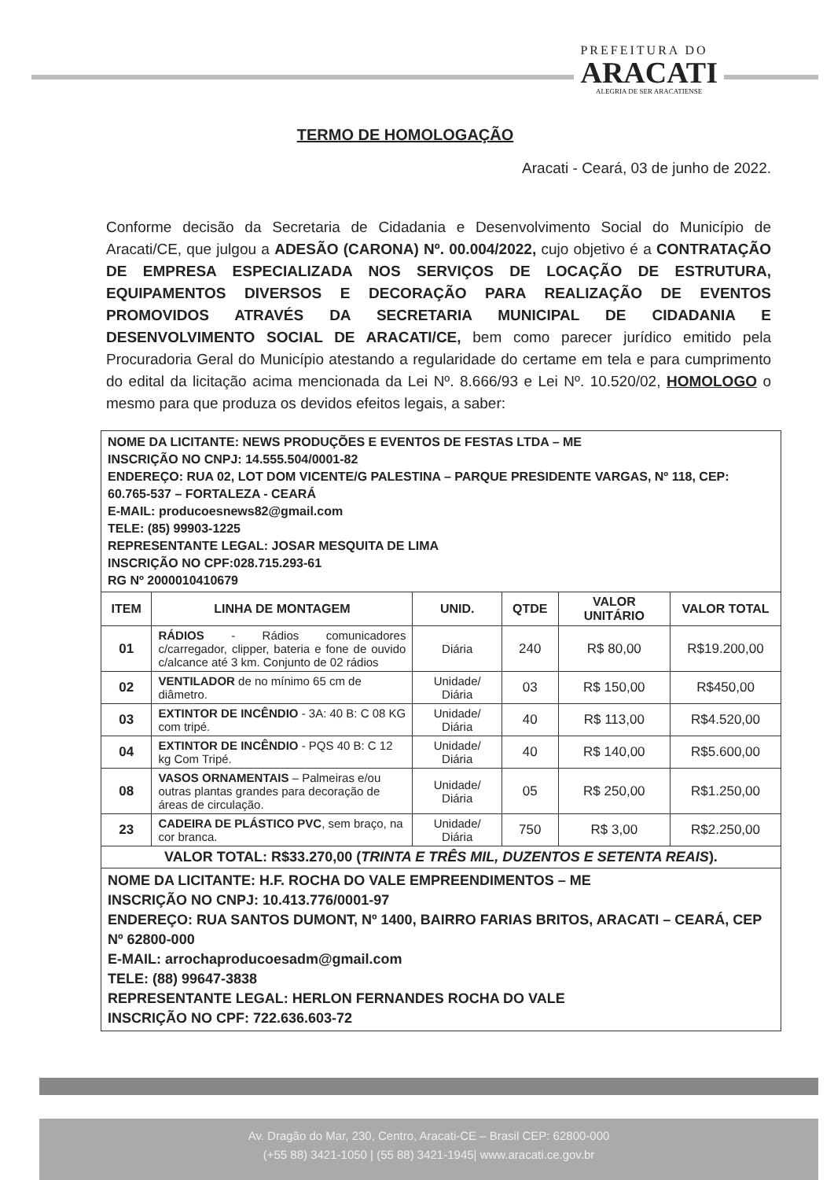PREFEITURA DO
ARACATI
ALEGRIA DE SER ARACATIENSE
TERMO DE HOMOLOGAÇÃO
Aracati - Ceará, 03 de junho de 2022.
Conforme decisão da Secretaria de Cidadania e Desenvolvimento Social do Município de Aracati/CE, que julgou a ADESÃO (CARONA) Nº. 00.004/2022, cujo objetivo é a CONTRATAÇÃO DE EMPRESA ESPECIALIZADA NOS SERVIÇOS DE LOCAÇÃO DE ESTRUTURA, EQUIPAMENTOS DIVERSOS E DECORAÇÃO PARA REALIZAÇÃO DE EVENTOS PROMOVIDOS ATRAVÉS DA SECRETARIA MUNICIPAL DE CIDADANIA E DESENVOLVIMENTO SOCIAL DE ARACATI/CE, bem como parecer jurídico emitido pela Procuradoria Geral do Município atestando a regularidade do certame em tela e para cumprimento do edital da licitação acima mencionada da Lei Nº. 8.666/93 e Lei Nº. 10.520/02, HOMOLOGO o mesmo para que produza os devidos efeitos legais, a saber:
| NOME DA LICITANTE: NEWS PRODUÇÕES E EVENTOS DE FESTAS LTDA – ME INSCRIÇÃO NO CNPJ: 14.555.504/0001-82 ENDEREÇO: RUA 02, LOT DOM VICENTE/G PALESTINA – PARQUE PRESIDENTE VARGAS, Nº 118, CEP: 60.765-537 – FORTALEZA - CEARÁ E-MAIL: producoesnews82@gmail.com TELE: (85) 99903-1225 REPRESENTANTE LEGAL: JOSAR MESQUITA DE LIMA INSCRIÇÃO NO CPF:028.715.293-61 RG Nº 2000010410679 | | | | | |
| ITEM | LINHA DE MONTAGEM | UNID. | QTDE | VALOR UNITÁRIO | VALOR TOTAL |
| 01 | RÁDIOS - Rádios comunicadores c/carregador, clipper, bateria e fone de ouvido c/alcance até 3 km. Conjunto de 02 rádios | Diária | 240 | R$ 80,00 | R$19.200,00 |
| 02 | VENTILADOR de no mínimo 65 cm de diâmetro. | Unidade/ Diária | 03 | R$ 150,00 | R$450,00 |
| 03 | EXTINTOR DE INCÊNDIO - 3A: 40 B: C 08 KG com tripé. | Unidade/ Diária | 40 | R$ 113,00 | R$4.520,00 |
| 04 | EXTINTOR DE INCÊNDIO - PQS 40 B: C 12 kg Com Tripé. | Unidade/ Diária | 40 | R$ 140,00 | R$5.600,00 |
| 08 | VASOS ORNAMENTAIS – Palmeiras e/ou outras plantas grandes para decoração de áreas de circulação. | Unidade/ Diária | 05 | R$ 250,00 | R$1.250,00 |
| 23 | CADEIRA DE PLÁSTICO PVC , sem braço, na cor branca. | Unidade/ Diária | 750 | R$ 3,00 | R$2.250,00 |
| VALOR TOTAL: R$33.270,00 ( TRINTA E TRÊS MIL, DUZENTOS E SETENTA REAIS ). | | | | | |
| NOME DA LICITANTE: H.F. ROCHA DO VALE EMPREENDIMENTOS – ME INSCRIÇÃO NO CNPJ: 10.413.776/0001-97 ENDEREÇO: RUA SANTOS DUMONT, Nº 1400, BAIRRO FARIAS BRITOS, ARACATI – CEARÁ, CEP Nº 62800-000 E-MAIL: arrochaproducoesadm@gmail.com TELE: (88) 99647-3838 REPRESENTANTE LEGAL: HERLON FERNANDES ROCHA DO VALE INSCRIÇÃO NO CPF: 722.636.603-72 | | | | | |
Av. Dragão do Mar, 230, Centro, Aracati-CE – Brasil CEP: 62800-000
(+55 88) 3421-1050 | (55 88) 3421-1945| www.aracati.ce.gov.br